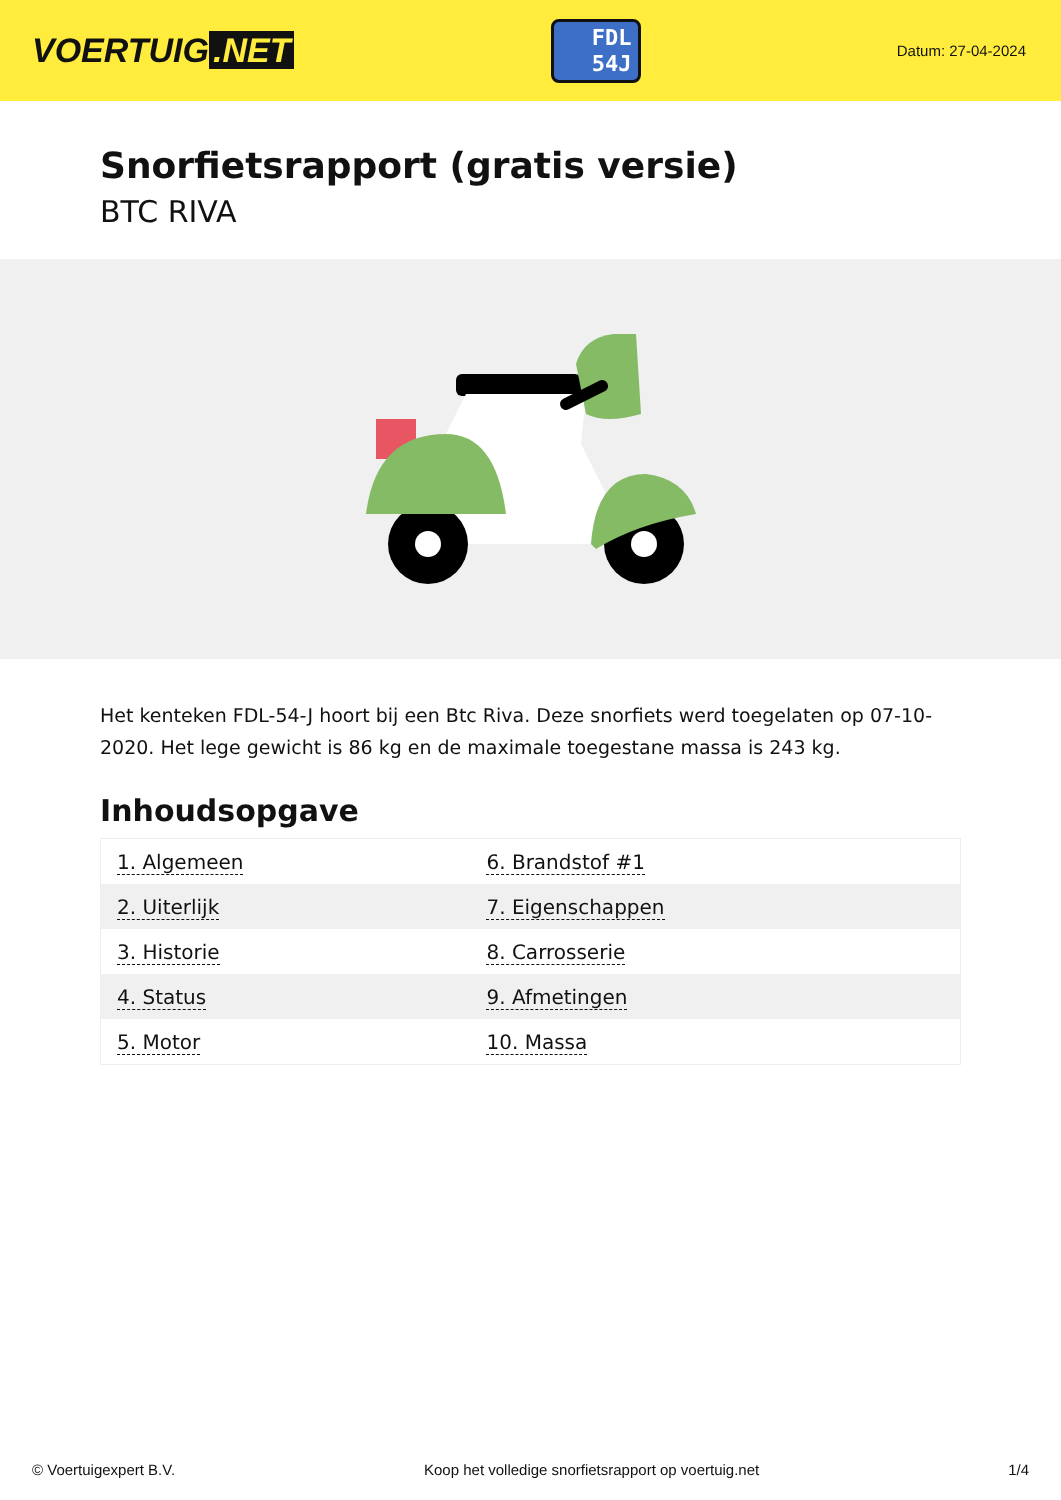VOERTUIG.NET
FDL
54J
Datum: 27-04-2024
Snorfietsrapport (gratis versie)
BTC RIVA
Het kenteken FDL-54-J hoort bij een Btc Riva. Deze snorfiets werd toegelaten op 07-10-2020. Het lege gewicht is 86 kg en de maximale toegestane massa is 243 kg.
Inhoudsopgave
| 1. Algemeen | 6. Brandstof #1 |
| 2. Uiterlijk | 7. Eigenschappen |
| 3. Historie | 8. Carrosserie |
| 4. Status | 9. Afmetingen |
| 5. Motor | 10. Massa |
© Voertuigexpert B.V. Koop het volledige snorfietsrapport op voertuig.net 1/4